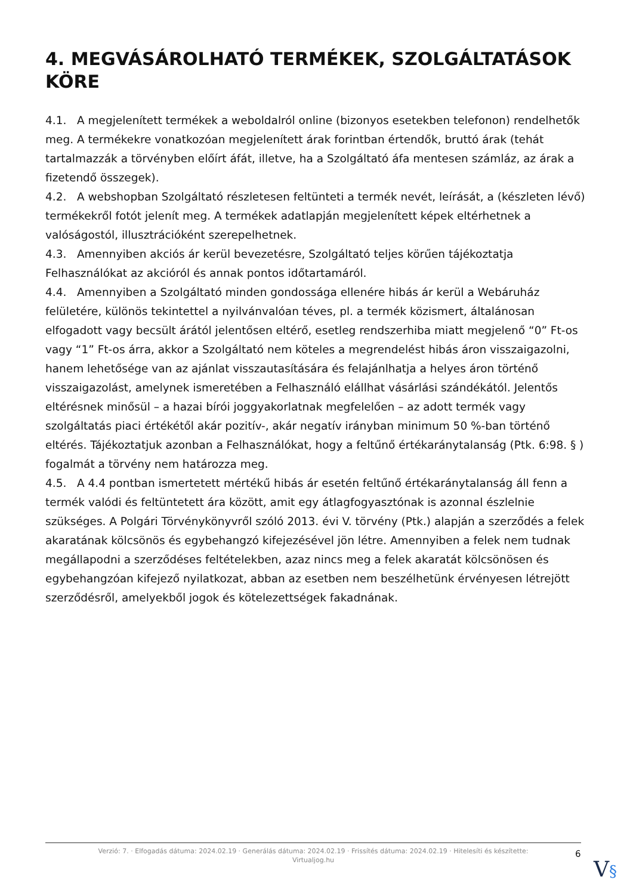4. MEGVÁSÁROLHATÓ TERMÉKEK, SZOLGÁLTATÁSOK KÖRE
4.1. A megjelenített termékek a weboldalról online (bizonyos esetekben telefonon) rendelhetők meg. A termékekre vonatkozóan megjelenített árak forintban értendők, bruttó árak (tehát tartalmazzák a törvényben előírt áfát, illetve, ha a Szolgáltató áfa mentesen számláz, az árak a fizetendő összegek).
4.2. A webshopban Szolgáltató részletesen feltünteti a termék nevét, leírását, a (készleten lévő) termékekről fotót jelenít meg. A termékek adatlapján megjelenített képek eltérhetnek a valóságostól, illusztrációként szerepelhetnek.
4.3. Amennyiben akciós ár kerül bevezetésre, Szolgáltató teljes körűen tájékoztatja Felhasználókat az akcióról és annak pontos időtartamáról.
4.4. Amennyiben a Szolgáltató minden gondossága ellenére hibás ár kerül a Webáruház felületére, különös tekintettel a nyilvánvalóan téves, pl. a termék közismert, általánosan elfogadott vagy becsült árától jelentősen eltérő, esetleg rendszerhiba miatt megjelenő “0” Ft-os vagy “1” Ft-os árra, akkor a Szolgáltató nem köteles a megrendelést hibás áron visszaigazolni, hanem lehetősége van az ajánlat visszautasítására és felajánlhatja a helyes áron történő visszaigazolást, amelynek ismeretében a Felhasználó elállhat vásárlási szándékától. Jelentős eltérésnek minősül – a hazai bírói joggyakorlatnak megfelelően – az adott termék vagy szolgáltatás piaci értékétől akár pozitív-, akár negatív irányban minimum 50 %-ban történő eltérés. Tájékoztatjuk azonban a Felhasználókat, hogy a feltűnő értékaránytalanság (Ptk. 6:98. § ) fogalmát a törvény nem határozza meg.
4.5. A 4.4 pontban ismertetett mértékű hibás ár esetén feltűnő értékaránytalanság áll fenn a termék valódi és feltüntetett ára között, amit egy átlagfogyasztónak is azonnal észlelnie szükséges. A Polgári Törvénykönyvről szóló 2013. évi V. törvény (Ptk.) alapján a szerződés a felek akaratának kölcsönös és egybehangzó kifejezésével jön létre. Amennyiben a felek nem tudnak megállapodni a szerződéses feltételekben, azaz nincs meg a felek akaratát kölcsönösen és egybehangzóan kifejező nyilatkozat, abban az esetben nem beszélhetünk érvényesen létrejött szerződésről, amelyekből jogok és kötelezettségek fakadnának.
Verzió: 7. · Elfogadás dátuma: 2024.02.19 · Generálás dátuma: 2024.02.19 · Frissítés dátuma: 2024.02.19 · Hitelesíti és készítette:
Virtualjog.hu
6
V§